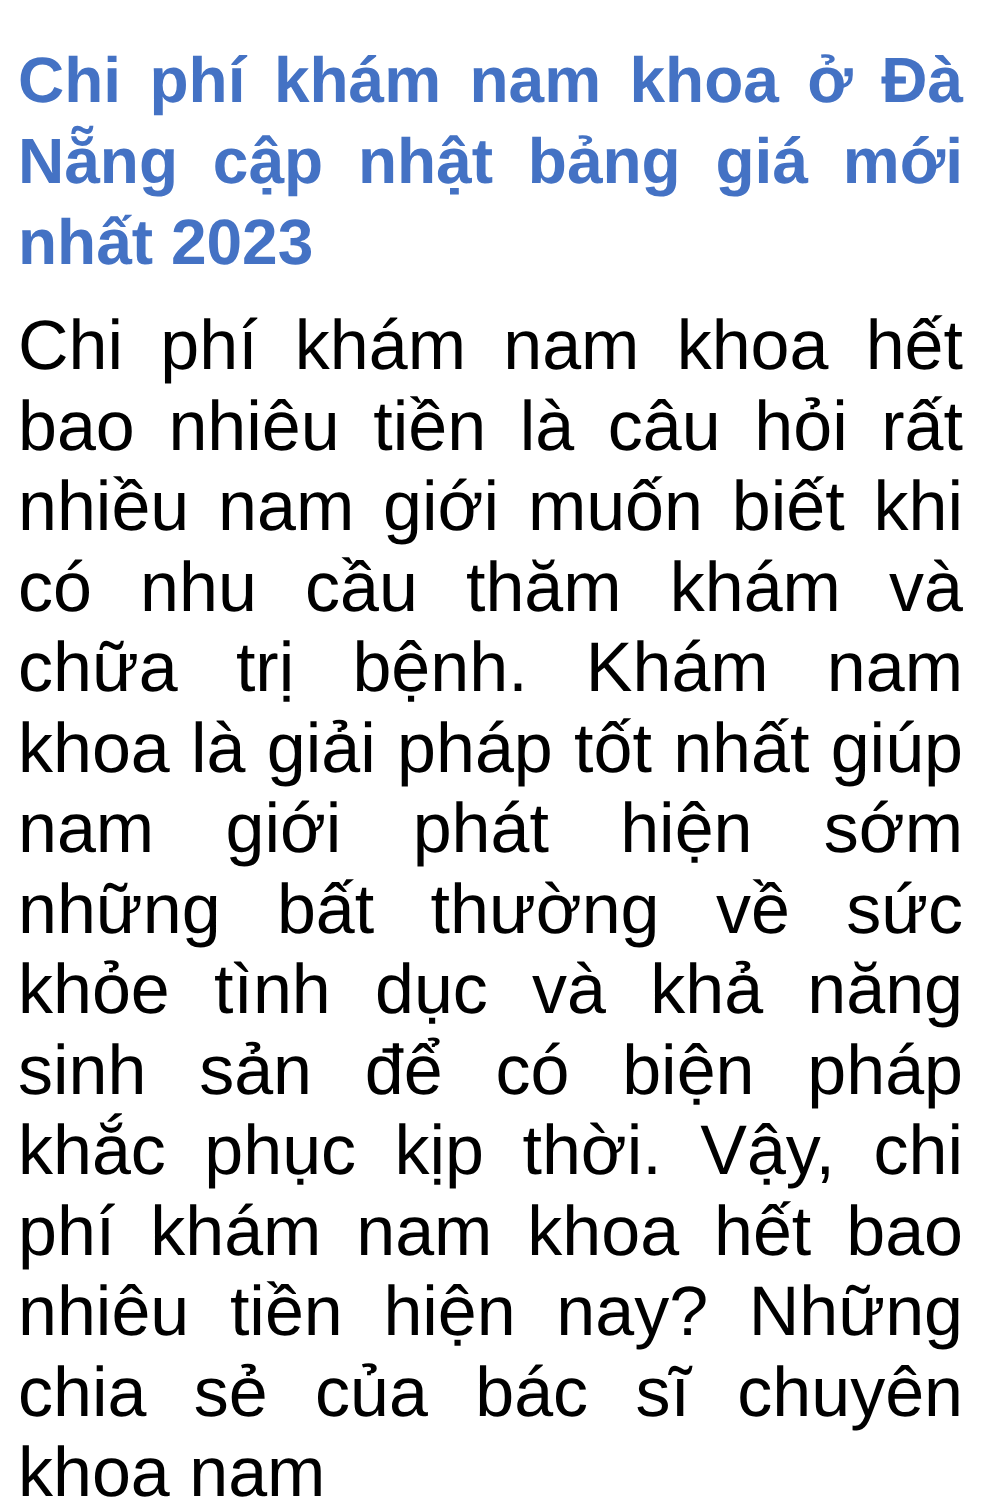Chi phí khám nam khoa ở Đà Nẵng cập nhật bảng giá mới nhất 2023
Chi phí khám nam khoa hết bao nhiêu tiền là câu hỏi rất nhiều nam giới muốn biết khi có nhu cầu thăm khám và chữa trị bệnh. Khám nam khoa là giải pháp tốt nhất giúp nam giới phát hiện sớm những bất thường về sức khỏe tình dục và khả năng sinh sản để có biện pháp khắc phục kịp thời. Vậy, chi phí khám nam khoa hết bao nhiêu tiền hiện nay? Những chia sẻ của bác sĩ chuyên khoa nam